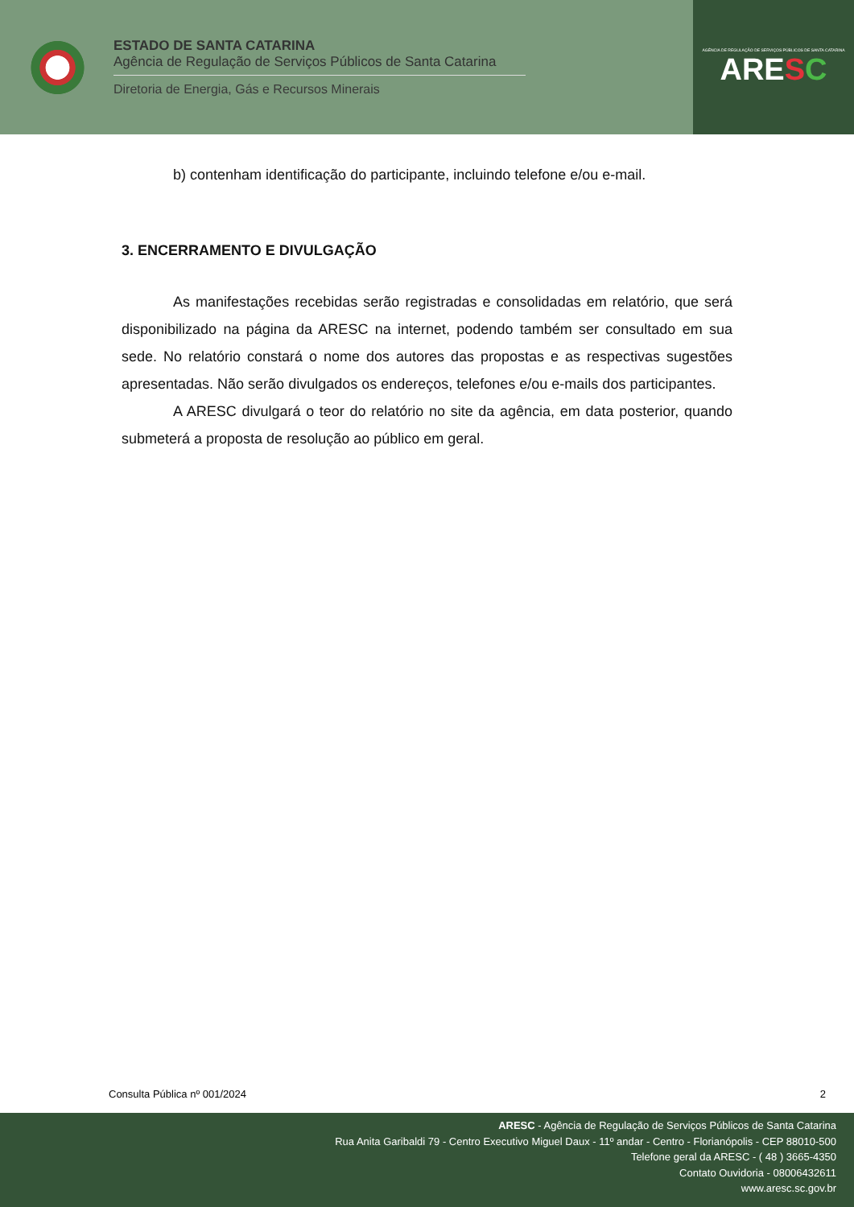ESTADO DE SANTA CATARINA
Agência de Regulação de Serviços Públicos de Santa Catarina
Diretoria de Energia, Gás e Recursos Minerais
AGÊNCIA DE REGULAÇÃO DE SERVIÇOS PÚBLICOS DE SANTA CATARINA
ARESC
b) contenham identificação do participante, incluindo telefone e/ou e-mail.
3. ENCERRAMENTO E DIVULGAÇÃO
As manifestações recebidas serão registradas e consolidadas em relatório, que será disponibilizado na página da ARESC na internet, podendo também ser consultado em sua sede. No relatório constará o nome dos autores das propostas e as respectivas sugestões apresentadas. Não serão divulgados os endereços, telefones e/ou e-mails dos participantes.
A ARESC divulgará o teor do relatório no site da agência, em data posterior, quando submeterá a proposta de resolução ao público em geral.
Consulta Pública nº 001/2024 2
ARESC - Agência de Regulação de Serviços Públicos de Santa Catarina
Rua Anita Garibaldi 79 - Centro Executivo Miguel Daux - 11º andar - Centro - Florianópolis - CEP 88010-500
Telefone geral da ARESC - ( 48 ) 3665-4350
Contato Ouvidoria - 08006432611
www.aresc.sc.gov.br